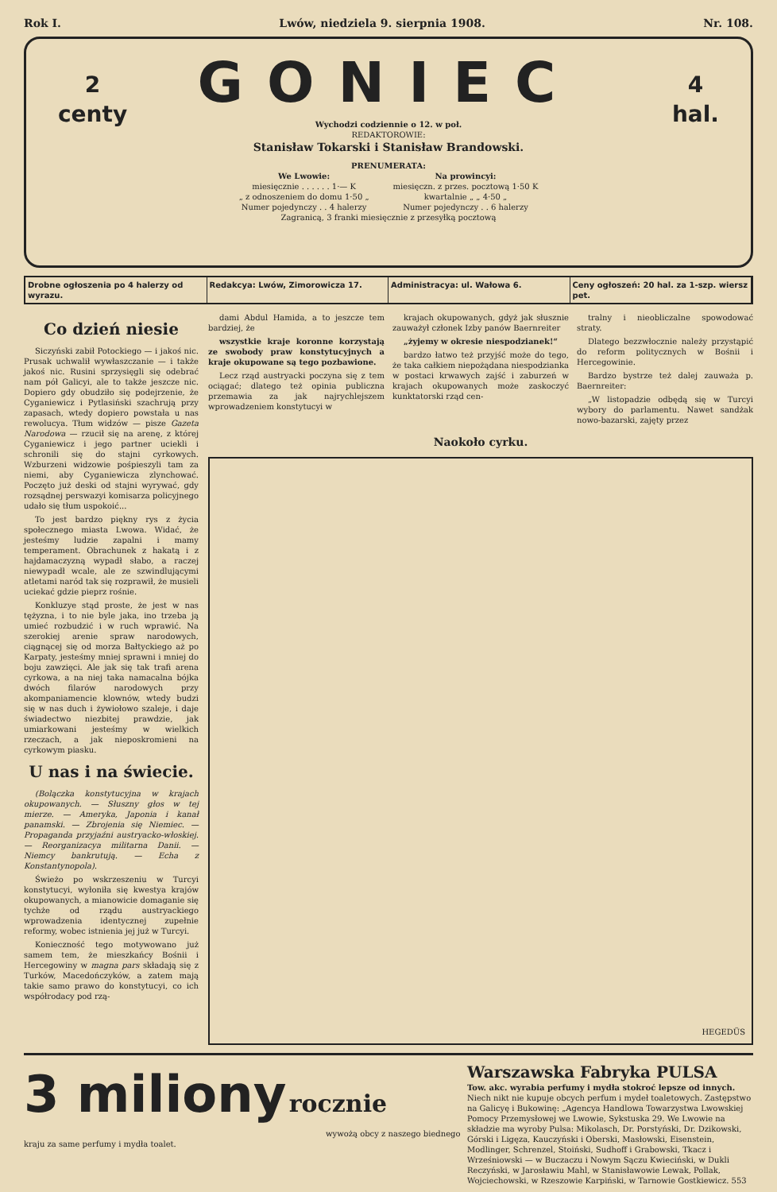Rok I. Lwów, niedziela 9. sierpnia 1908. Nr. 108.
2
centy
4
hal.
GONIEC
Wychodzi codziennie o 12. w poł.
REDAKTOROWIE:
Stanisław Tokarski i Stanisław Brandowski.
PRENUMERATA:
We Lwowie:
miesięcznie . . . . . . 1·— K
„ z odnoszeniem do domu 1·50 „
Numer pojedynczy . . 4 halerzy
Na prowincyi:
miesięczn. z przes. pocztową 1·50 K
kwartalnie „ „ 4·50 „
Numer pojedynczy . . 6 halerzy
Zagranicą, 3 franki miesięcznie z przesyłką pocztową
Drobne ogłoszenia po 4 halerzy od wyrazu.
Redakcya: Lwów, Zimorowicza 17.
Administracya: ul. Wałowa 6. Ceny ogłoszeń: 20 hal. za 1-szp. wiersz pet.
Co dzień niesie
Siczyński zabił Potockiego — i jakoś nic. Prusak uchwalił wywłaszczanie — i także jakoś nic. Rusini sprzysięgli się odebrać nam pół Galicyi, ale to także jeszcze nic. Dopiero gdy obudziło się podejrzenie, że Cyganiewicz i Pytlasiński szachrują przy zapasach, wtedy dopiero powstała u nas rewolucya. Tłum widzów — pisze Gazeta Narodowa — rzucił się na arenę, z której Cyganiewicz i jego partner uciekli i schronili się do stajni cyrkowych. Wzburzeni widzowie pośpieszyli tam za niemi, aby Cyganiewicza zlynchować. Poczęto już deski od stajni wyrywać, gdy rozsądnej perswazyi komisarza policyjnego udało się tłum uspokoić...
To jest bardzo piękny rys z życia społecznego miasta Lwowa. Widać, że jesteśmy ludzie zapalni i mamy temperament. Obrachunek z hakatą i z hajdamaczyzną wypadł słabo, a raczej niewypadł wcale, ale ze szwindlującymi atletami naród tak się rozprawił, że musieli uciekać gdzie pieprz rośnie.
Konkluzye stąd proste, że jest w nas tężyzna, i to nie byle jaka, ino trzeba ją umieć rozbudzić i w ruch wprawić. Na szerokiej arenie spraw narodowych, ciągnącej się od morza Bałtyckiego aż po Karpaty, jesteśmy mniej sprawni i mniej do boju zawzięci. Ale jak się tak trafi arena cyrkowa, a na niej taka namacalna bójka dwóch filarów narodowych przy akompaniamencie klownów, wtedy budzi się w nas duch i żywiołowo szaleje, i daje świadectwo niezbitej prawdzie, jak umiarkowani jesteśmy w wielkich rzeczach, a jak nieposkromieni na cyrkowym piasku.
U nas i na świecie.
(Bolączka konstytucyjna w krajach okupowanych. — Słuszny głos w tej mierze. — Ameryka, Japonia i kanał panamski. — Zbrojenia się Niemiec. — Propaganda przyjaźni austryacko-włoskiej. — Reorganizacya militarna Danii. — Niemcy bankrutują. — Echa z Konstantynopola).
Świeżo po wskrzeszeniu w Turcyi konstytucyi, wyłoniła się kwestya krajów okupowanych, a mianowicie domaganie się tychże od rządu austryackiego wprowadzenia identycznej zupełnie reformy, wobec istnienia jej już w Turcyi.
Konieczność tego motywowano już samem tem, że mieszkańcy Bośnii i Hercegowiny w magna pars składają się z Turków, Macedończyków, a zatem mają takie samo prawo do konstytucyi, co ich współrodacy pod rzą-
dami Abdul Hamida, a to jeszcze tem bardziej, że
wszystkie kraje koronne korzystają ze swobody praw konstytucyjnych a kraje okupowane są tego pozbawione.
Lecz rząd austryacki poczyna się z tem ociągać; dlatego też opinia publiczna przemawia za jak najrychlejszem wprowadzeniem konstytucyi w
krajach okupowanych, gdyż jak słusznie zauważył członek Izby panów Baernreiter
„żyjemy w okresie niespodzianek!“
bardzo łatwo też przyjść może do tego, że taka całkiem niepożądana niespodzianka w postaci krwawych zajść i zaburzeń w krajach okupowanych może zaskoczyć kunktatorski rząd cen-
tralny i nieobliczalne spowodować straty.
Dlatego bezzwłocznie należy przystąpić do reform politycznych w Bośnii i Hercegowinie.
Bardzo bystrze też dalej zauważa p. Baernreiter:
„W listopadzie odbędą się w Turcyi wybory do parlamentu. Nawet sandżak nowo-bazarski, zajęty przez
Naokoło cyrku.
HEGEDÜS
3 miliony rocznie
wywożą obcy z naszego biednego kraju za same perfumy i mydła toalet.
Warszawska Fabryka PULSA
Tow. akc. wyrabia perfumy i mydła stokroć lepsze od innych.
Niech nikt nie kupuje obcych perfum i mydeł toaletowych. Zastępstwo na Galicyę i Bukowinę: „Agencya Handlowa Towarzystwa Lwowskiej Pomocy Przemysłowej we Lwowie, Sykstuska 29. We Lwowie na składzie ma wyroby Pulsa: Mikolasch, Dr. Porstyński, Dr. Dzikowski, Górski i Ligęza, Kauczyński i Oberski, Masłowski, Eisenstein, Modlinger, Schrenzel, Stoiński, Sudhoff i Grabowski, Tkacz i Wrześniowski — w Buczaczu i Nowym Sączu Kwieciński, w Dukli Reczyński, w Jarosławiu Mahl, w Stanisławowie Lewak, Pollak, Wojciechowski, w Rzeszowie Karpiński, w Tarnowie Gostkiewicz. 553